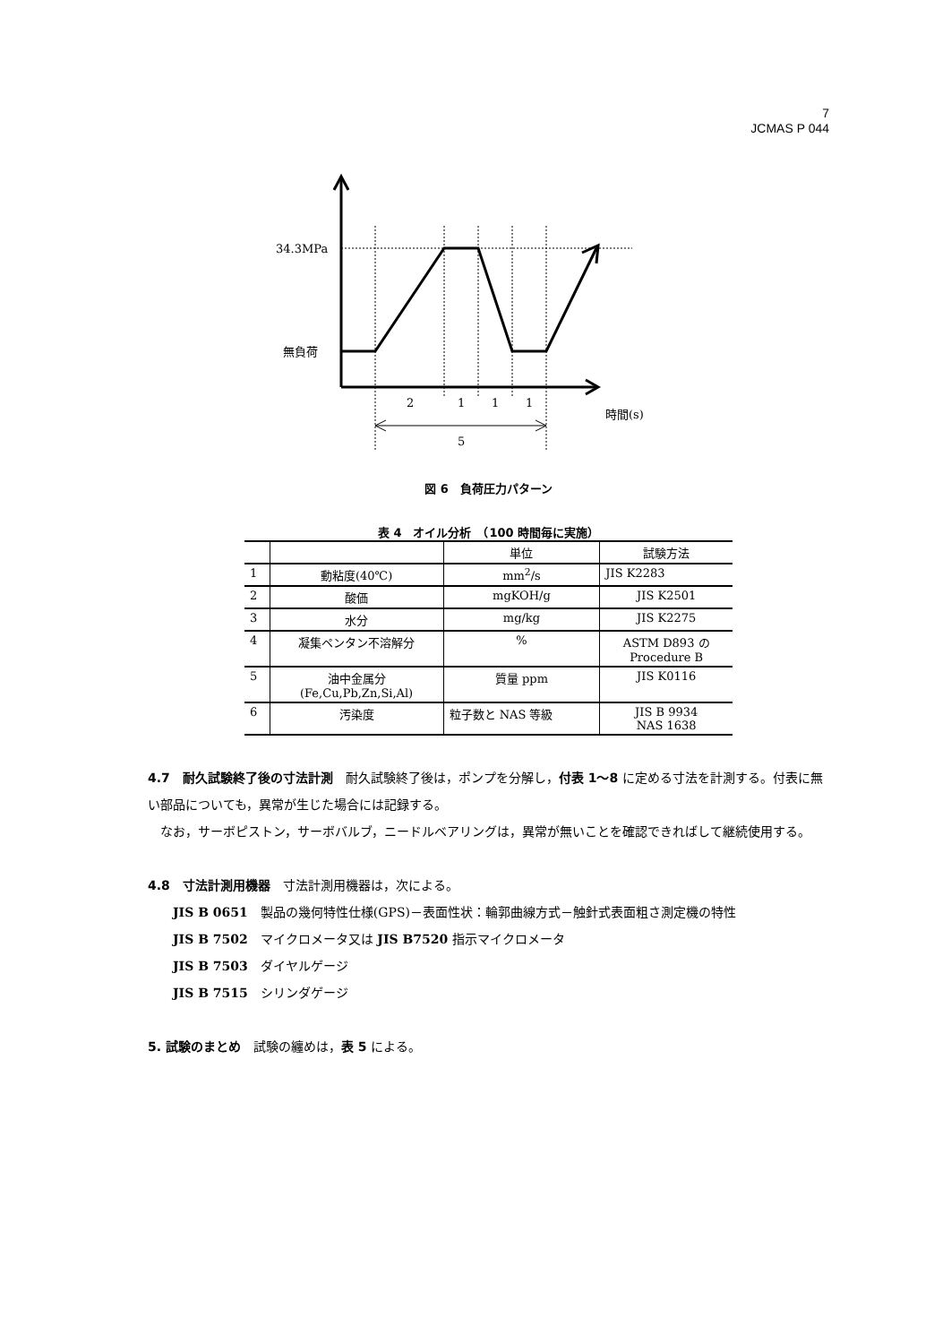7
JCMAS P 044
34.3MPa
無負荷
2
1
1
1
時間(s)
5
図 6　負荷圧力パターン
表 4　オイル分析　（100 時間毎に実施）
| | | 単位 | 試験方法 |
| --- | --- | --- | --- |
| 1 | 動粘度(40℃) | mm<sup>2</sup>/s | JIS K2283 |
| 2 | 酸価 | mgKOH/g | JIS K2501 |
| 3 | 水分 | mg/kg | JIS K2275 |
| 4 | 凝集ペンタン不溶解分 | % | ASTM D893 の Procedure B |
| 5 | 油中金属分 (Fe,Cu,Pb,Zn,Si,Al) | 質量 ppm | JIS K0116 |
| 6 | 汚染度 | 粒子数と NAS 等級 | JIS B 9934 NAS 1638 |
4.7　耐久試験終了後の寸法計測　耐久試験終了後は，ポンプを分解し，付表 1～8 に定める寸法を計測する。付表に無い部品についても，異常が生じた場合には記録する。
　なお，サーボピストン，サーボバルブ，ニードルベアリングは，異常が無いことを確認できればして継続使用する。
4.8　寸法計測用機器　寸法計測用機器は，次による。
JIS B 0651　製品の幾何特性仕様(GPS)－表面性状：輪郭曲線方式－触針式表面粗さ測定機の特性
JIS B 7502　マイクロメータ又は JIS B7520 指示マイクロメータ
JIS B 7503　ダイヤルゲージ
JIS B 7515　シリンダゲージ
5. 試験のまとめ　試験の纏めは，表 5 による。